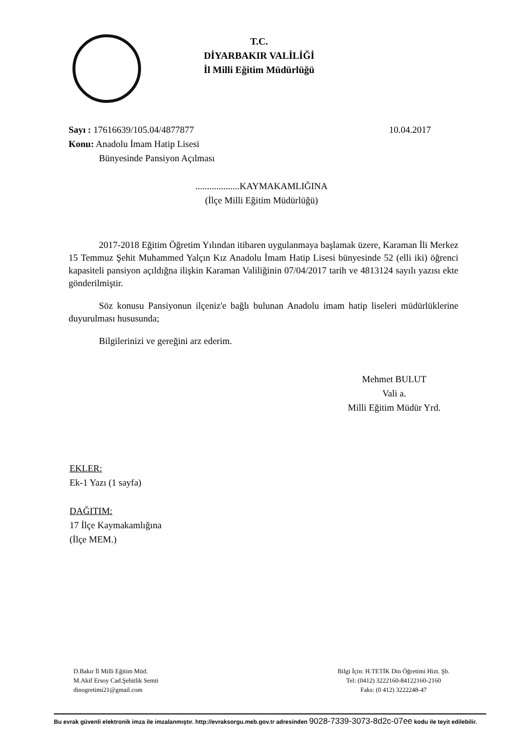T.C.
DİYARBAKIR VALİLİĞİ
İl Milli Eğitim Müdürlüğü
Sayı : 17616639/105.04/4877877 10.04.2017
Konu: Anadolu İmam Hatip Lisesi
Bünyesinde Pansiyon Açılması
...................KAYMAKAMLIĞINA
(İlçe Milli Eğitim Müdürlüğü)
2017-2018 Eğitim Öğretim Yılından itibaren uygulanmaya başlamak üzere, Karaman İli Merkez 15 Temmuz Şehit Muhammed Yalçın Kız Anadolu İmam Hatip Lisesi bünyesinde 52 (elli iki) öğrenci kapasiteli pansiyon açıldığna ilişkin Karaman Valiliğinin 07/04/2017 tarih ve 4813124 sayılı yazısı ekte gönderilmiştir.
Söz konusu Pansiyonun ilçeniz'e bağlı bulunan Anadolu imam hatip liseleri müdürlüklerine duyurulması hususunda;
Bilgilerinizi ve gereğini arz ederim.
Mehmet BULUT
Vali a.
Milli Eğitim Müdür Yrd.
EKLER:
Ek-1 Yazı (1 sayfa)
DAĞITIM:
17 İlçe Kaymakamlığına
(İlçe MEM.)
D.Bakır İl Milli Eğitim Müd.
M.Akif Ersoy Cad.Şehitlik Semti
dinogretimi21@gmail.com
Bilgi İçin: H.TETİK Din Öğretimi Hizt. Şb.
Tel: (0412) 3222160-84122160-2160
Faks: (0 412) 3222248-47
Bu evrak güvenli elektronik imza ile imzalanmıştır. http://evraksorgu.meb.gov.tr adresinden 9028-7339-3073-8d2c-07ee kodu ile teyit edilebilir.